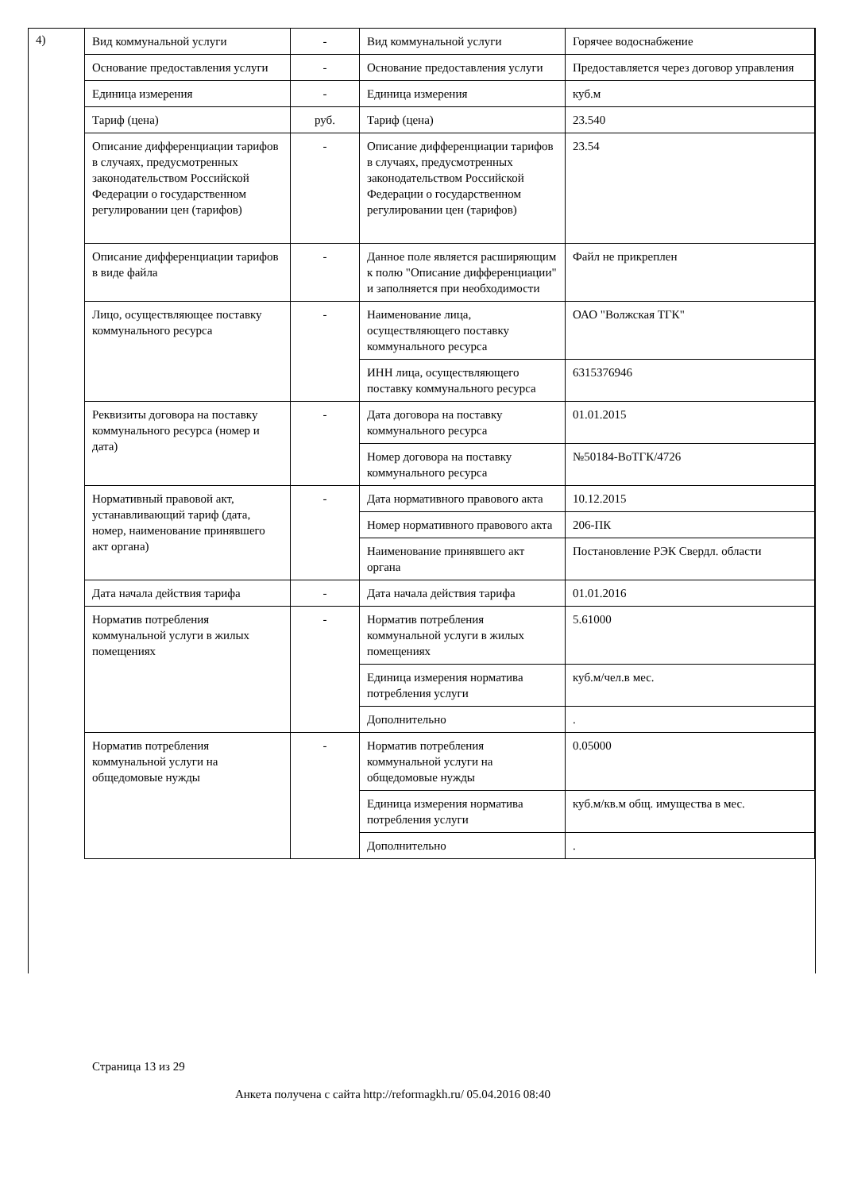4)
| Вид коммунальной услуги | - | Вид коммунальной услуги | Горячее водоснабжение |
| Основание предоставления услуги | - | Основание предоставления услуги | Предоставляется через договор управления |
| Единица измерения | - | Единица измерения | куб.м |
| Тариф (цена) | руб. | Тариф (цена) | 23.540 |
| Описание дифференциации тарифов в случаях, предусмотренных законодательством Российской Федерации о государственном регулировании цен (тарифов) | - | Описание дифференциации тарифов в случаях, предусмотренных законодательством Российской Федерации о государственном регулировании цен (тарифов) | 23.54 |
| Описание дифференциации тарифов в виде файла | - | Данное поле является расширяющим к полю "Описание дифференциации" и заполняется при необходимости | Файл не прикреплен |
| Лицо, осуществляющее поставку коммунального ресурса | - | Наименование лица, осуществляющего поставку коммунального ресурса | ОАО "Волжская ТГК" |
| | | ИНН лица, осуществляющего поставку коммунального ресурса | 6315376946 |
| Реквизиты договора на поставку коммунального ресурса (номер и дата) | - | Дата договора на поставку коммунального ресурса | 01.01.2015 |
| | | Номер договора на поставку коммунального ресурса | №50184-ВоТГК/4726 |
| Нормативный правовой акт, устанавливающий тариф (дата, номер, наименование принявшего акт органа) | - | Дата нормативного правового акта | 10.12.2015 |
| | | Номер нормативного правового акта | 206-ПК |
| | | Наименование принявшего акт органа | Постановление РЭК Свердл. области |
| Дата начала действия тарифа | - | Дата начала действия тарифа | 01.01.2016 |
| Норматив потребления коммунальной услуги в жилых помещениях | - | Норматив потребления коммунальной услуги в жилых помещениях | 5.61000 |
| | | Единица измерения норматива потребления услуги | куб.м/чел.в мес. |
| | | Дополнительно | . |
| Норматив потребления коммунальной услуги на общедомовые нужды | - | Норматив потребления коммунальной услуги на общедомовые нужды | 0.05000 |
| | | Единица измерения норматива потребления услуги | куб.м/кв.м общ. имущества в мес. |
| | | Дополнительно | . |
Страница 13 из 29
Анкета получена с сайта http://reformagkh.ru/ 05.04.2016 08:40